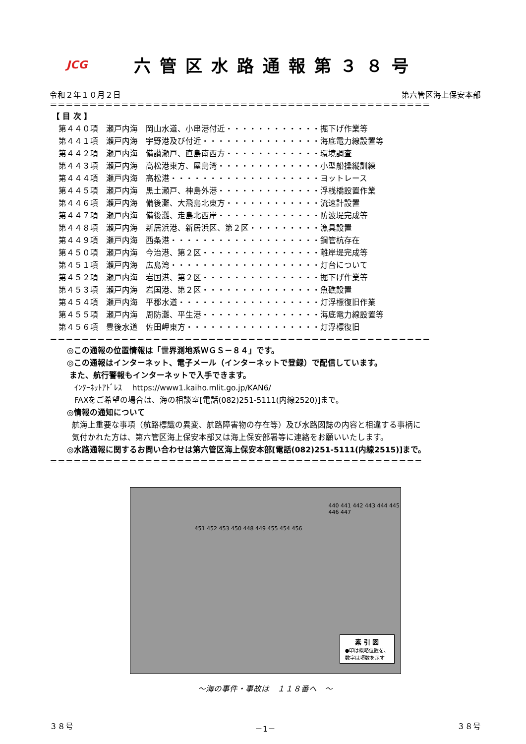JCG
六管区水路通報第３８号
令和２年１０月２日 第六管区海上保安本部
＝＝＝＝＝＝＝＝＝＝＝＝＝＝＝＝＝＝＝＝＝＝＝＝＝＝＝＝＝＝＝＝＝＝＝＝＝＝＝＝＝＝＝＝＝＝＝＝
【 目 次 】
第４４０項　瀬戸内海　岡山水道、小串港付近・・・・・・・・・・・・掘下げ作業等
第４４１項　瀬戸内海　宇野港及び付近・・・・・・・・・・・・・・・海底電力線設置等
第４４２項　瀬戸内海　備讃瀬戸、直島南西方・・・・・・・・・・・・環境調査
第４４３項　瀬戸内海　高松港東方、屋島湾・・・・・・・・・・・・・小型船操縦訓練
第４４４項　瀬戸内海　高松港・・・・・・・・・・・・・・・・・・・ヨットレース
第４４５項　瀬戸内海　黒土瀬戸、神島外港・・・・・・・・・・・・・浮桟橋設置作業
第４４６項　瀬戸内海　備後灘、大飛島北東方・・・・・・・・・・・・流速計設置
第４４７項　瀬戸内海　備後灘、走島北西岸・・・・・・・・・・・・・防波堤完成等
第４４８項　瀬戸内海　新居浜港、新居浜区、第２区・・・・・・・・・漁具設置
第４４９項　瀬戸内海　西条港・・・・・・・・・・・・・・・・・・・鋼管杭存在
第４５０項　瀬戸内海　今治港、第２区・・・・・・・・・・・・・・・離岸堤完成等
第４５１項　瀬戸内海　広島湾・・・・・・・・・・・・・・・・・・・灯台について
第４５２項　瀬戸内海　岩国港、第２区・・・・・・・・・・・・・・・掘下げ作業等
第４５３項　瀬戸内海　岩国港、第２区・・・・・・・・・・・・・・・魚礁設置
第４５４項　瀬戸内海　平郡水道・・・・・・・・・・・・・・・・・・灯浮標復旧作業
第４５５項　瀬戸内海　周防灘、平生港・・・・・・・・・・・・・・・海底電力線設置等
第４５６項　豊後水道　佐田岬東方・・・・・・・・・・・・・・・・・灯浮標復旧
＝＝＝＝＝＝＝＝＝＝＝＝＝＝＝＝＝＝＝＝＝＝＝＝＝＝＝＝＝＝＝＝＝＝＝＝＝＝＝＝＝＝＝＝＝＝＝＝
◎この通報の位置情報は「世界測地系ＷＧＳ－８４」です。
◎この通報はインターネット、電子メール（インターネットで登録）で配信しています。
また、航行警報もインターネットで入手できます。
ｲﾝﾀｰﾈｯﾄｱﾄﾞﾚｽ　 https://www1.kaiho.mlit.go.jp/KAN6/
FAXをご希望の場合は、海の相談室[電話(082)251-5111(内線2520)]まで。
◎情報の通知について
航海上重要な事項（航路標識の異変、航路障害物の存在等）及び水路図誌の内容と相違する事柄に
気付かれた方は、第六管区海上保安本部又は海上保安部署等に連絡をお願いいたします。
◎水路通報に関するお問い合わせは第六管区海上保安本部[電話(082)251-5111(内線2515)]まで。
＝＝＝＝＝＝＝＝＝＝＝＝＝＝＝＝＝＝＝＝＝＝＝＝＝＝＝＝＝＝＝＝＝＝＝＝＝＝＝＝＝＝＝＝＝＝＝
440 441 442 443 444 445 446 447
451 452 453 450 448 449 455 454 456
素 引 図
●印は概略位置を、
数字は項数を示す
～海の事件・事故は　１１８番へ　～
３８号 －1－ ３８号